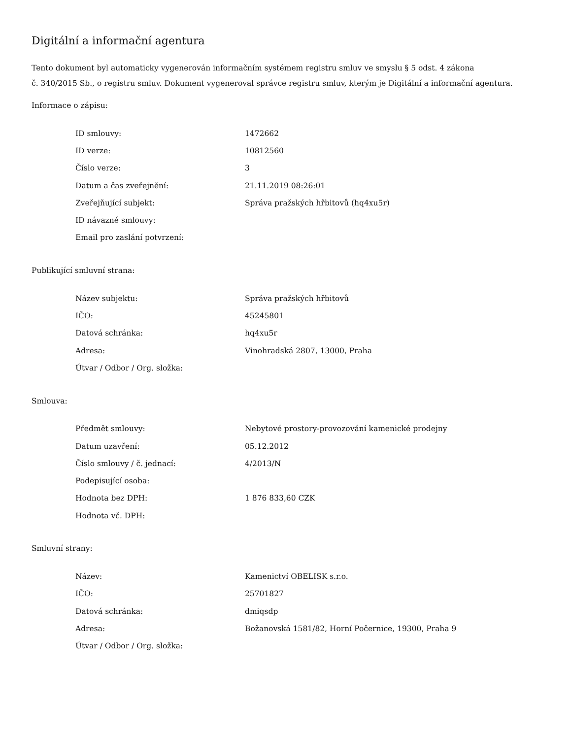Digitální a informační agentura
Tento dokument byl automaticky vygenerován informačním systémem registru smluv ve smyslu § 5 odst. 4 zákona
č. 340/2015 Sb., o registru smluv. Dokument vygeneroval správce registru smluv, kterým je Digitální a informační agentura.
Informace o zápisu:
| ID smlouvy: | 1472662 |
| ID verze: | 10812560 |
| Číslo verze: | 3 |
| Datum a čas zveřejnění: | 21.11.2019 08:26:01 |
| Zveřejňující subjekt: | Správa pražských hřbitovů (hq4xu5r) |
| ID návazné smlouvy: | |
| Email pro zaslání potvrzení: | |
Publikující smluvní strana:
| Název subjektu: | Správa pražských hřbitovů |
| IČO: | 45245801 |
| Datová schránka: | hq4xu5r |
| Adresa: | Vinohradská 2807, 13000, Praha |
| Útvar / Odbor / Org. složka: | |
Smlouva:
| Předmět smlouvy: | Nebytové prostory-provozování kamenické prodejny |
| Datum uzavření: | 05.12.2012 |
| Číslo smlouvy / č. jednací: | 4/2013/N |
| Podepisující osoba: | |
| Hodnota bez DPH: | 1 876 833,60 CZK |
| Hodnota vč. DPH: | |
Smluvní strany:
| Název: | Kamenictví OBELISK s.r.o. |
| IČO: | 25701827 |
| Datová schránka: | dmiqsdp |
| Adresa: | Božanovská 1581/82, Horní Počernice, 19300, Praha 9 |
| Útvar / Odbor / Org. složka: | |